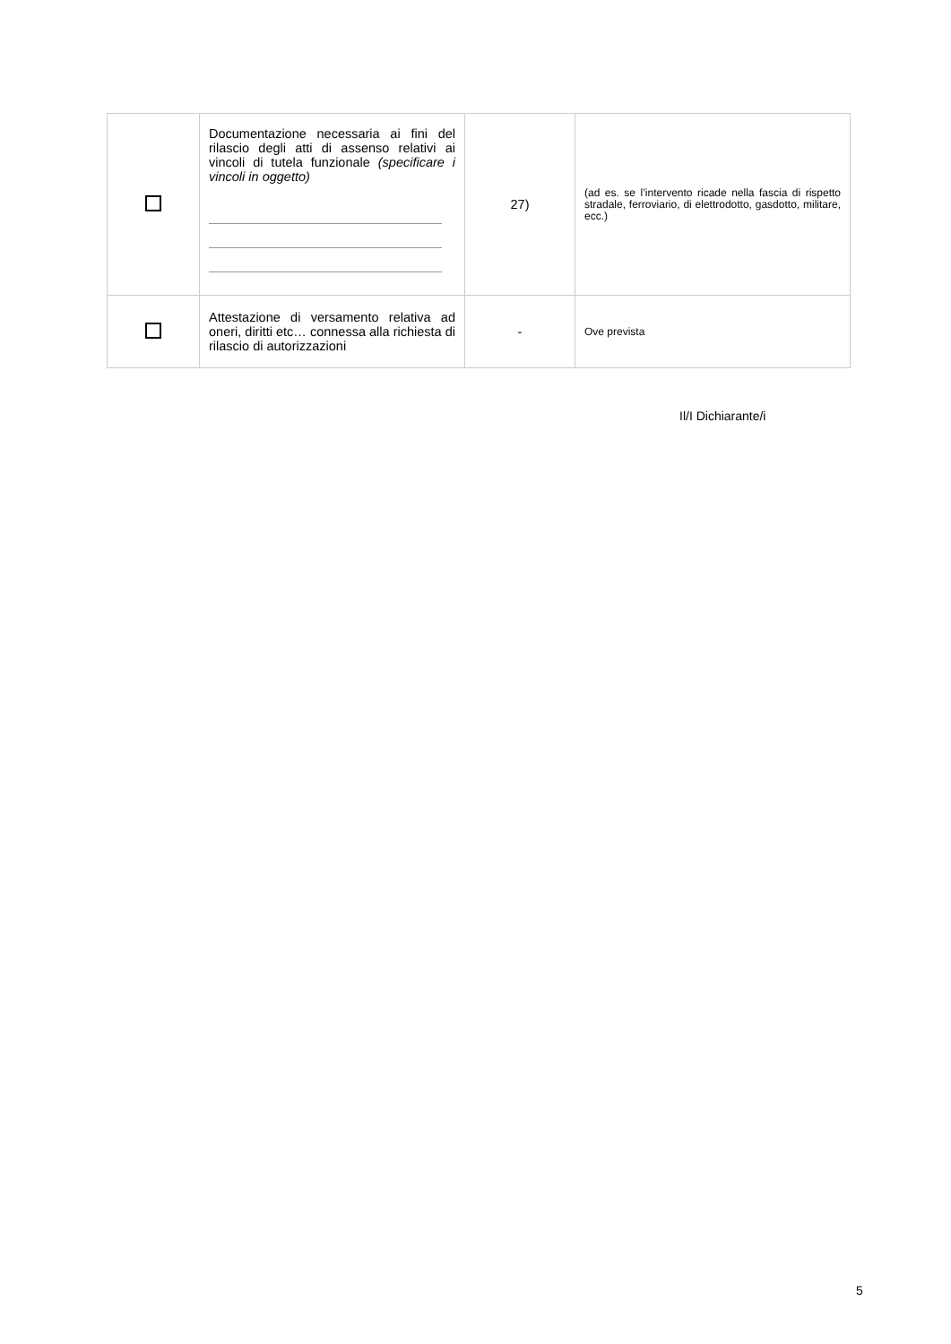| | Documentazione necessaria ai fini del rilascio degli atti di assenso relativi ai vincoli di tutela funzionale (specificare i vincoli in oggetto) | 27) | (ad es. se l’intervento ricade nella fascia di rispetto stradale, ferroviario, di elettrodotto, gasdotto, militare, ecc.) |
| | Attestazione di versamento relativa ad oneri, diritti etc… connessa alla richiesta di rilascio di autorizzazioni | - | Ove prevista |
Il/I Dichiarante/i
5